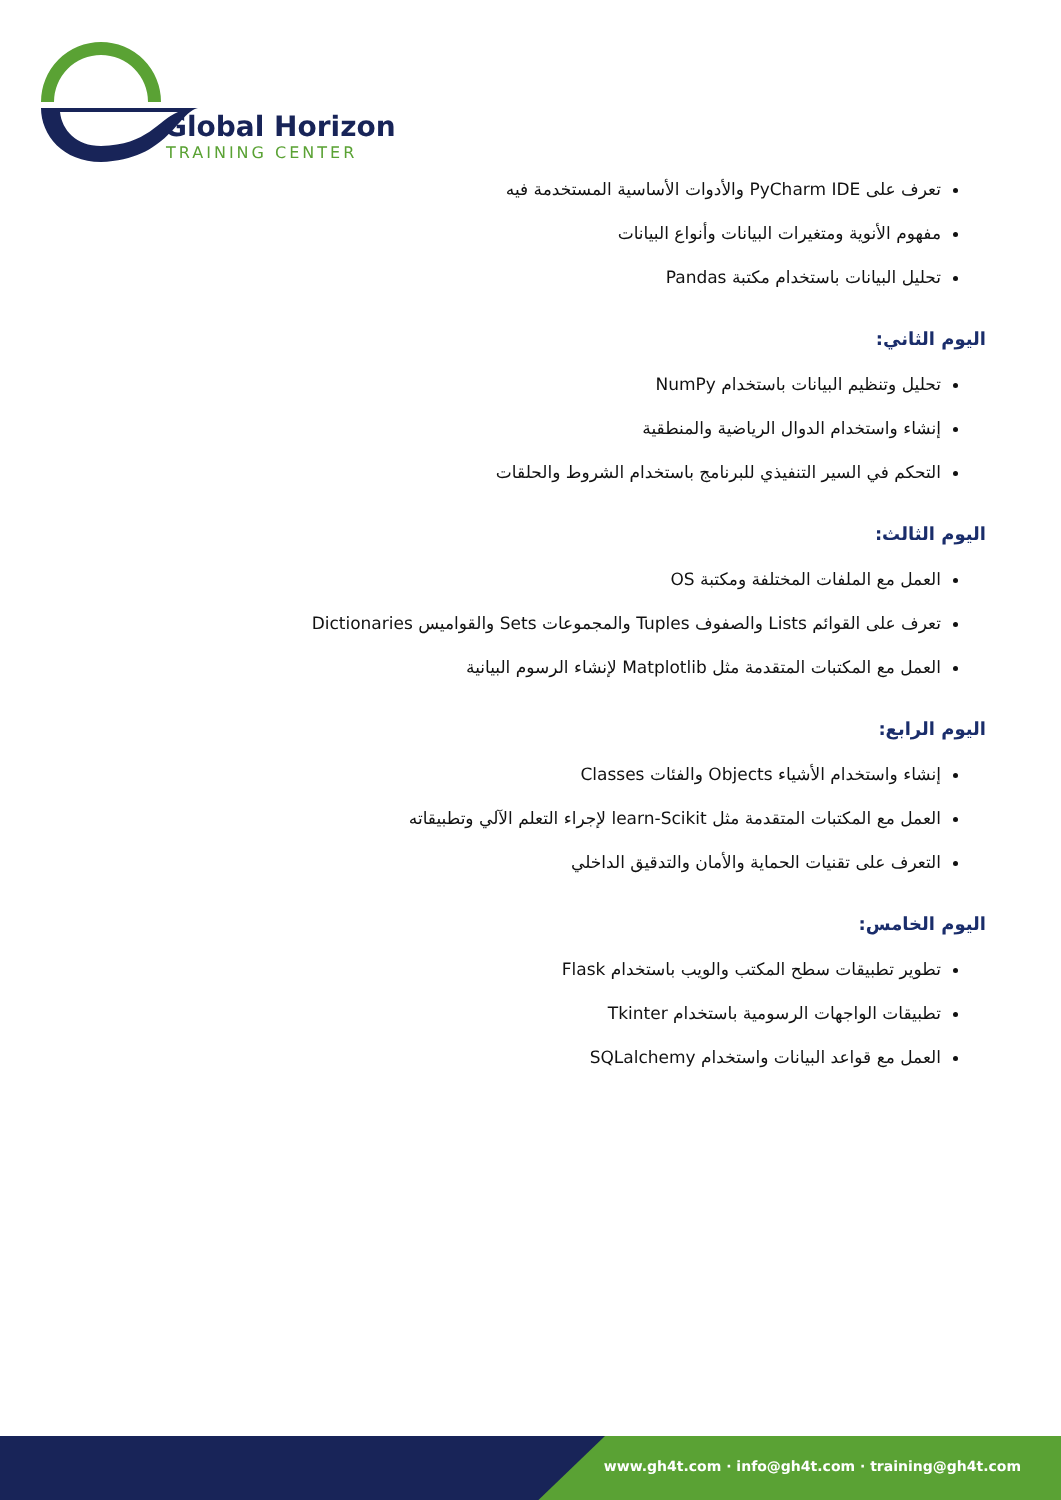Global Horizon
TRAINING CENTER
تعرف على PyCharm IDE والأدوات الأساسية المستخدمة فيه
مفهوم الأنوية ومتغيرات البيانات وأنواع البيانات
تحليل البيانات باستخدام مكتبة Pandas
اليوم الثاني:
تحليل وتنظيم البيانات باستخدام NumPy
إنشاء واستخدام الدوال الرياضية والمنطقية
التحكم في السير التنفيذي للبرنامج باستخدام الشروط والحلقات
اليوم الثالث:
العمل مع الملفات المختلفة ومكتبة OS
تعرف على القوائم Lists والصفوف Tuples والمجموعات Sets والقواميس Dictionaries
العمل مع المكتبات المتقدمة مثل Matplotlib لإنشاء الرسوم البيانية
اليوم الرابع:
إنشاء واستخدام الأشياء Objects والفئات Classes
العمل مع المكتبات المتقدمة مثل learn-Scikit لإجراء التعلم الآلي وتطبيقاته
التعرف على تقنيات الحماية والأمان والتدقيق الداخلي
اليوم الخامس:
تطوير تطبيقات سطح المكتب والويب باستخدام Flask
تطبيقات الواجهات الرسومية باستخدام Tkinter
العمل مع قواعد البيانات واستخدام SQLalchemy
www.gh4t.com · info@gh4t.com · training@gh4t.com